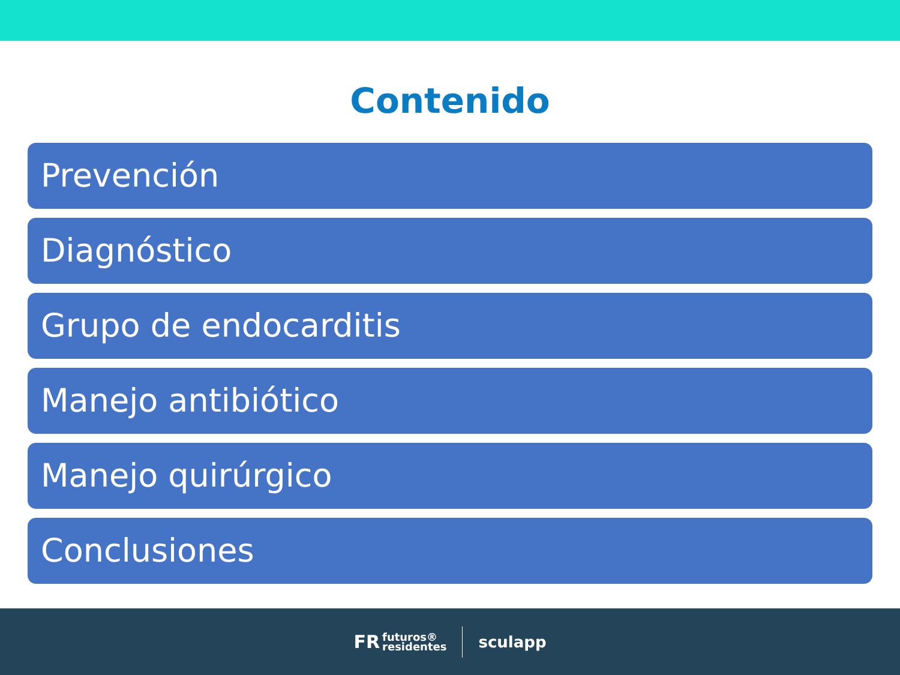Contenido
Prevención
Diagnóstico
Grupo de endocarditis
Manejo antibiótico
Manejo quirúrgico
Conclusiones
FR futuros®
residentes
sculapp